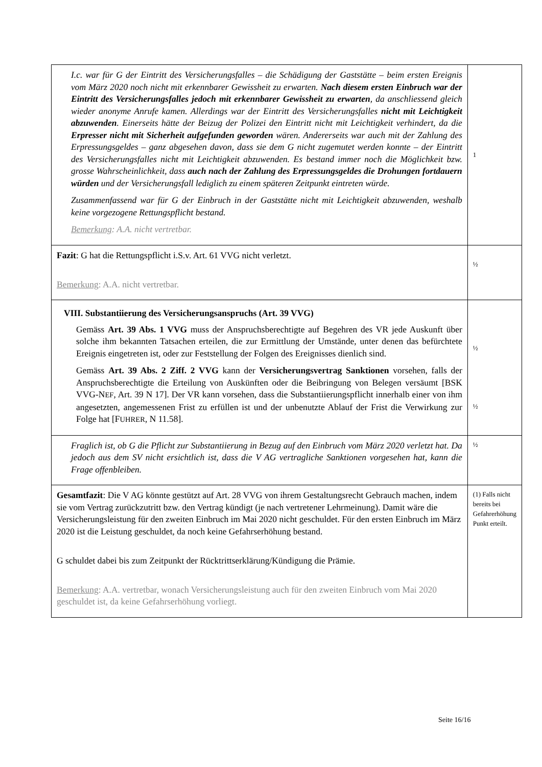| I.c. war für G der Eintritt des Versicherungsfalles – die Schädigung der Gaststätte – beim ersten Ereignis vom März 2020 noch nicht mit erkennbarer Gewissheit zu erwarten. Nach diesem ersten Einbruch war der Eintritt des Versicherungsfalles jedoch mit erkennbarer Gewissheit zu erwarten , da anschliessend gleich wieder anonyme Anrufe kamen. Allerdings war der Eintritt des Versicherungsfalles nicht mit Leichtigkeit abzuwenden . Einerseits hätte der Beizug der Polizei den Eintritt nicht mit Leichtigkeit verhindert, da die Erpresser nicht mit Sicherheit aufgefunden geworden wären. Andererseits war auch mit der Zahlung des Erpressungsgeldes – ganz abgesehen davon, dass sie dem G nicht zugemutet werden konnte – der Eintritt des Versicherungsfalles nicht mit Leichtigkeit abzuwenden. Es bestand immer noch die Möglichkeit bzw. grosse Wahrscheinlichkeit, dass auch nach der Zahlung des Erpressungsgeldes die Drohungen fortdauern würden und der Versicherungsfall lediglich zu einem späteren Zeitpunkt eintreten würde. Zusammenfassend war für G der Einbruch in der Gaststätte nicht mit Leichtigkeit abzuwenden, weshalb keine vorgezogene Rettungspflicht bestand. Bemerkung : A.A. nicht vertretbar. | 1 |
| Fazit : G hat die Rettungspflicht i.S.v. Art. 61 VVG nicht verletzt. Bemerkung : A.A. nicht vertretbar. | ½ |
| VIII. Substantiierung des Versicherungsanspruchs (Art. 39 VVG) Gemäss Art. 39 Abs. 1 VVG muss der Anspruchsberechtigte auf Begehren des VR jede Auskunft über solche ihm bekannten Tatsachen erteilen, die zur Ermittlung der Umstände, unter denen das befürchtete Ereignis eingetreten ist, oder zur Feststellung der Folgen des Ereignisses dienlich sind. Gemäss Art. 39 Abs. 2 Ziff. 2 VVG kann der Versicherungsvertrag Sanktionen vorsehen, falls der Anspruchsberechtigte die Erteilung von Auskünften oder die Beibringung von Belegen versäumt [BSK VVG-N EF , Art. 39 N 17]. Der VR kann vorsehen, dass die Substantiierungspflicht innerhalb einer von ihm angesetzten, angemessenen Frist zu erfüllen ist und der unbenutzte Ablauf der Frist die Verwirkung zur Folge hat [F UHRER , N 11.58]. | ½ ½ |
| Fraglich ist, ob G die Pflicht zur Substantiierung in Bezug auf den Einbruch vom März 2020 verletzt hat. Da jedoch aus dem SV nicht ersichtlich ist, dass die V AG vertragliche Sanktionen vorgesehen hat, kann die Frage offenbleiben. | ½ |
| Gesamtfazit : Die V AG könnte gestützt auf Art. 28 VVG von ihrem Gestaltungsrecht Gebrauch machen, indem sie vom Vertrag zurückzutritt bzw. den Vertrag kündigt (je nach vertretener Lehrmeinung). Damit wäre die Versicherungsleistung für den zweiten Einbruch im Mai 2020 nicht geschuldet. Für den ersten Einbruch im März 2020 ist die Leistung geschuldet, da noch keine Gefahrserhöhung bestand. G schuldet dabei bis zum Zeitpunkt der Rücktrittserklärung/Kündigung die Prämie. Bemerkung : A.A. vertretbar, wonach Versicherungsleistung auch für den zweiten Einbruch vom Mai 2020 geschuldet ist, da keine Gefahrserhöhung vorliegt. | (1) Falls nicht bereits bei Gefahrerhöhung Punkt erteilt. |
Seite 16/16